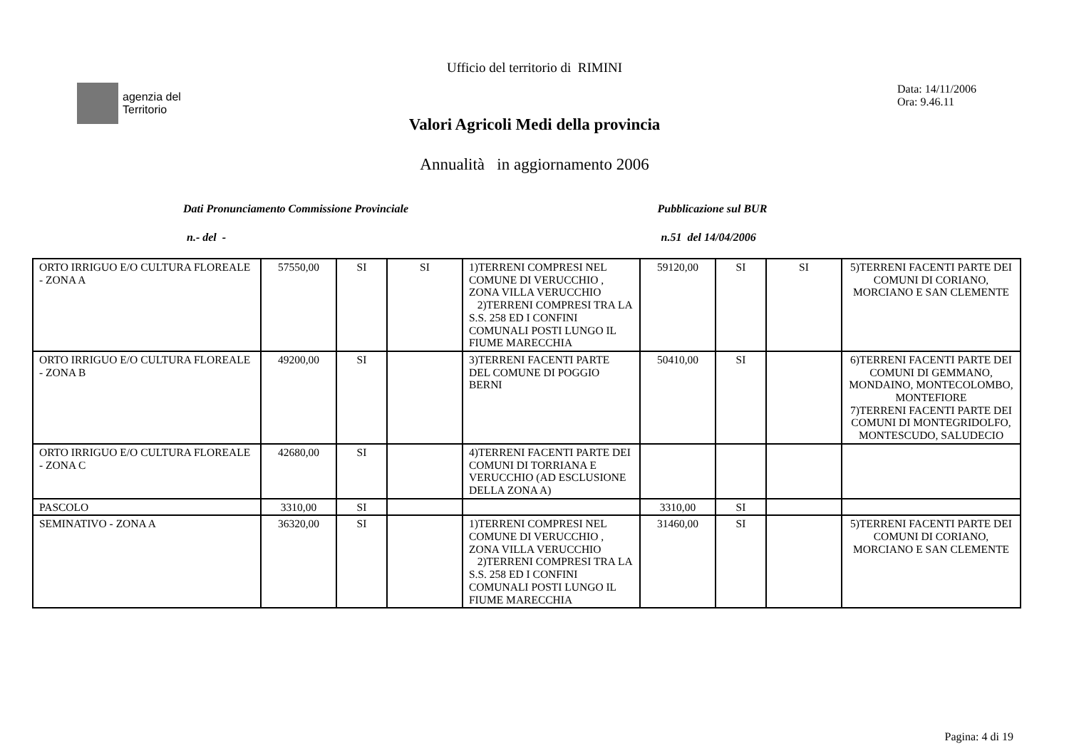Ufficio del territorio di RIMINI
agenzia del
Territorio
Data: 14/11/2006
Ora: 9.46.11
Valori Agricoli Medi della provincia
Annualità in aggiornamento 2006
Dati Pronunciamento Commissione Provinciale
Pubblicazione sul BUR
n.- del - n.51 del 14/04/2006
| ORTO IRRIGUO E/O CULTURA FLOREALE - ZONA A | 57550,00 | SI | SI | 1)TERRENI COMPRESI NEL COMUNE DI VERUCCHIO , ZONA VILLA VERUCCHIO 2)TERRENI COMPRESI TRA LA S.S. 258 ED I CONFINI COMUNALI POSTI LUNGO IL FIUME MARECCHIA | 59120,00 | SI | SI | 5)TERRENI FACENTI PARTE DEI COMUNI DI CORIANO, MORCIANO E SAN CLEMENTE |
| ORTO IRRIGUO E/O CULTURA FLOREALE - ZONA B | 49200,00 | SI | | 3)TERRENI FACENTI PARTE DEL COMUNE DI POGGIO BERNI | 50410,00 | SI | | 6)TERRENI FACENTI PARTE DEI COMUNI DI GEMMANO, MONDAINO, MONTECOLOMBO, MONTEFIORE 7)TERRENI FACENTI PARTE DEI COMUNI DI MONTEGRIDOLFO, MONTESCUDO, SALUDECIO |
| ORTO IRRIGUO E/O CULTURA FLOREALE - ZONA C | 42680,00 | SI | | 4)TERRENI FACENTI PARTE DEI COMUNI DI TORRIANA E VERUCCHIO (AD ESCLUSIONE DELLA ZONA A) | | | | |
| PASCOLO | 3310,00 | SI | | | 3310,00 | SI | | |
| SEMINATIVO - ZONA A | 36320,00 | SI | | 1)TERRENI COMPRESI NEL COMUNE DI VERUCCHIO , ZONA VILLA VERUCCHIO 2)TERRENI COMPRESI TRA LA S.S. 258 ED I CONFINI COMUNALI POSTI LUNGO IL FIUME MARECCHIA | 31460,00 | SI | | 5)TERRENI FACENTI PARTE DEI COMUNI DI CORIANO, MORCIANO E SAN CLEMENTE |
Pagina: 4 di 19